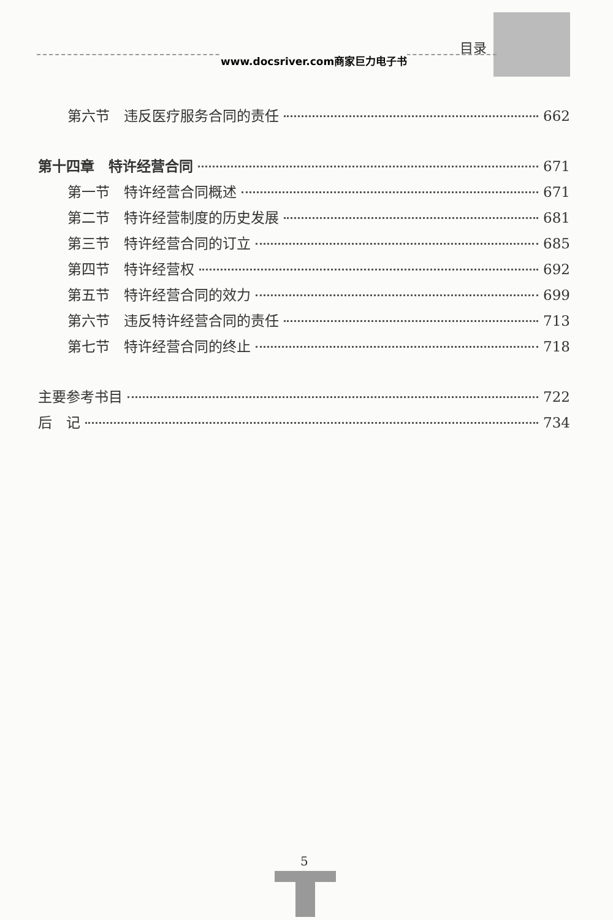目录
www.docsriver.com商家巨力电子书
第六节　违反医疗服务合同的责任 662
第十四章　特许经营合同 671
第一节　特许经营合同概述 671
第二节　特许经营制度的历史发展 681
第三节　特许经营合同的订立 685
第四节　特许经营权 692
第五节　特许经营合同的效力 699
第六节　违反特许经营合同的责任 713
第七节　特许经营合同的终止 718
主要参考书目 722
后　记 734
5